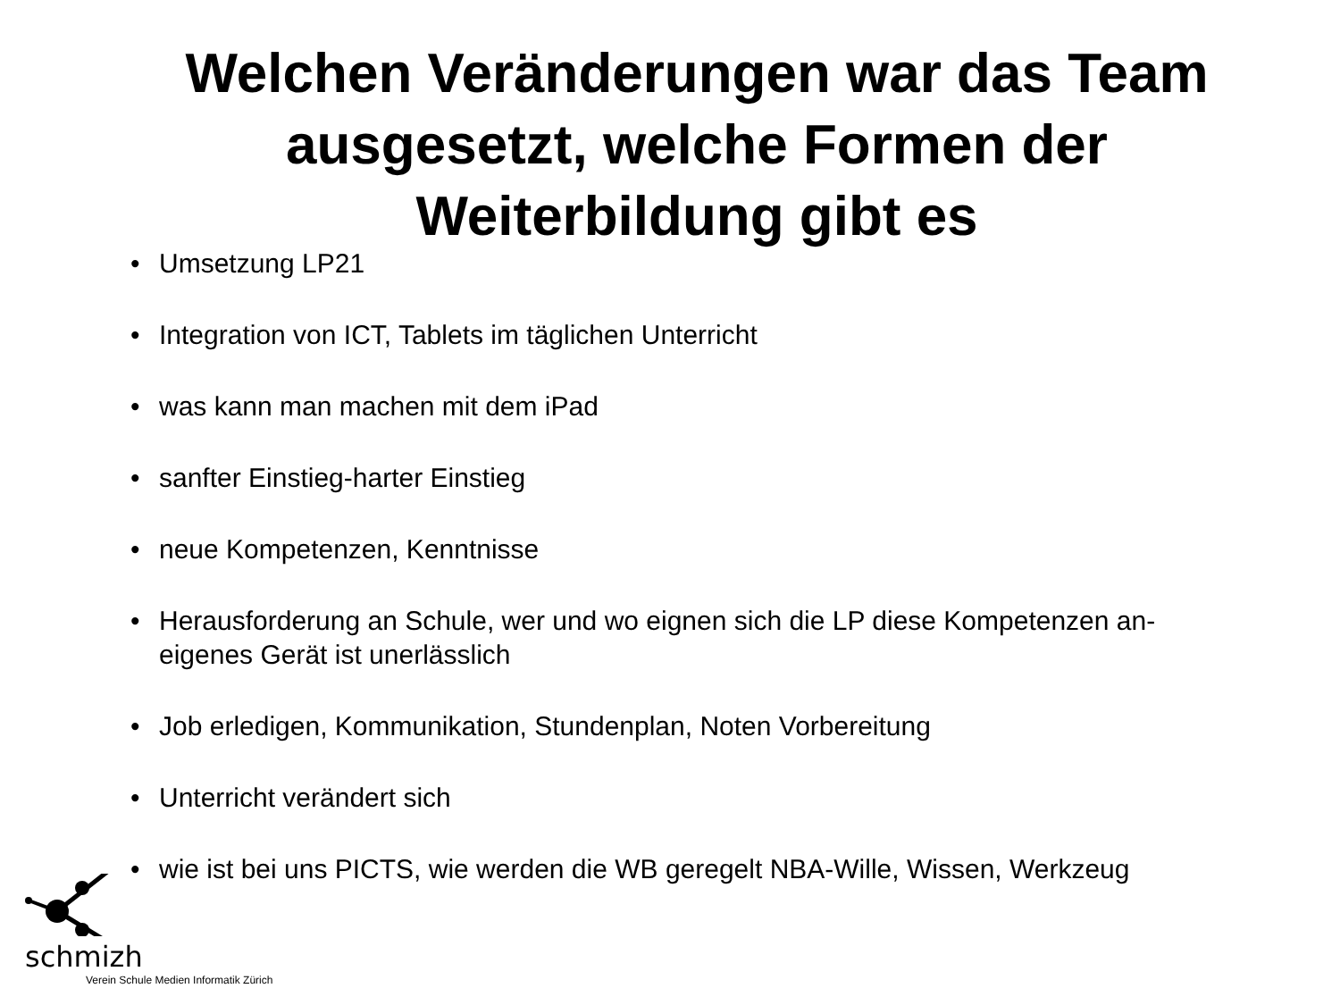Welchen Veränderungen war das Team
ausgesetzt, welche Formen der
Weiterbildung gibt es
• Umsetzung LP21
• Integration von ICT, Tablets im täglichen Unterricht
• was kann man machen mit dem iPad
• sanfter Einstieg-harter Einstieg
• neue Kompetenzen, Kenntnisse
• Herausforderung an Schule, wer und wo eignen sich die LP diese Kompetenzen an- eigenes Gerät ist unerlässlich
• Job erledigen, Kommunikation, Stundenplan, Noten Vorbereitung
• Unterricht verändert sich
• wie ist bei uns PICTS, wie werden die WB geregelt NBA-Wille, Wissen, Werkzeug
schmizh
Verein Schule Medien Informatik Zürich